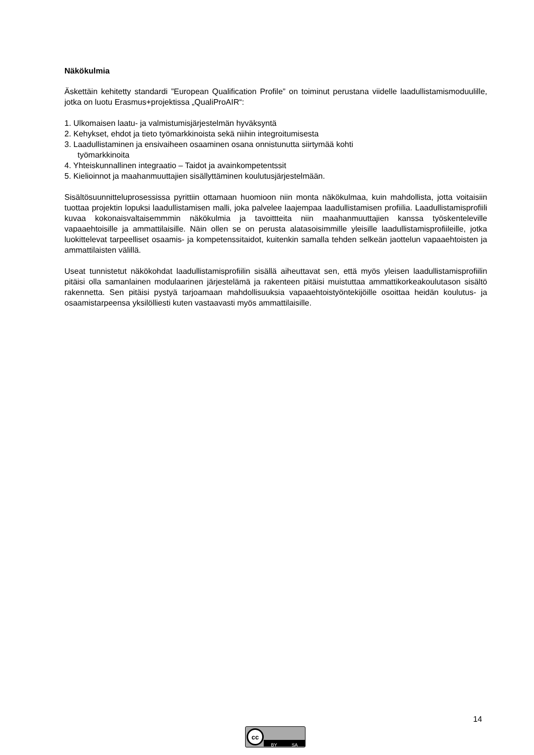Näkökulmia
Äskettäin kehitetty standardi ”European Qualification Profile” on toiminut perustana viidelle laadullistamismoduulille, jotka on luotu Erasmus+projektissa „QualiProAIR“:
1. Ulkomaisen laatu- ja valmistumisjärjestelmän hyväksyntä
2. Kehykset, ehdot ja tieto työmarkkinoista sekä niihin integroitumisesta
3. Laadullistaminen ja ensivaiheen osaaminen osana onnistunutta siirtymää kohti
työmarkkinoita
4. Yhteiskunnallinen integraatio – Taidot ja avainkompetentssit
5. Kielioinnot ja maahanmuuttajien sisällyttäminen koulutusjärjestelmään.
Sisältösuunnitteluprosessissa pyrittiin ottamaan huomioon niin monta näkökulmaa, kuin mahdollista, jotta voitaisiin tuottaa projektin lopuksi laadullistamisen malli, joka palvelee laajempaa laadullistamisen profiilia. Laadullistamisprofiili kuvaa kokonaisvaltaisemmmin näkökulmia ja tavoittteita niin maahanmuuttajien kanssa työskenteleville vapaaehtoisille ja ammattilaisille. Näin ollen se on perusta alatasoisimmille yleisille laadullistamisprofiileille, jotka luokittelevat tarpeelliset osaamis- ja kompetenssitaidot, kuitenkin samalla tehden selkeän jaottelun vapaaehtoisten ja ammattilaisten välillä.
Useat tunnistetut näkökohdat laadullistamisprofiilin sisällä aiheuttavat sen, että myös yleisen laadullistamisprofiilin pitäisi olla samanlainen modulaarinen järjestelämä ja rakenteen pitäisi muistuttaa ammattikorkeakoulutason sisältö rakennetta. Sen pitäisi pystyä tarjoamaan mahdollisuuksia vapaaehtoistyöntekijöille osoittaa heidän koulutus- ja osaamistarpeensa yksilölliesti kuten vastaavasti myös ammattilaisille.
14
cc
BY SA